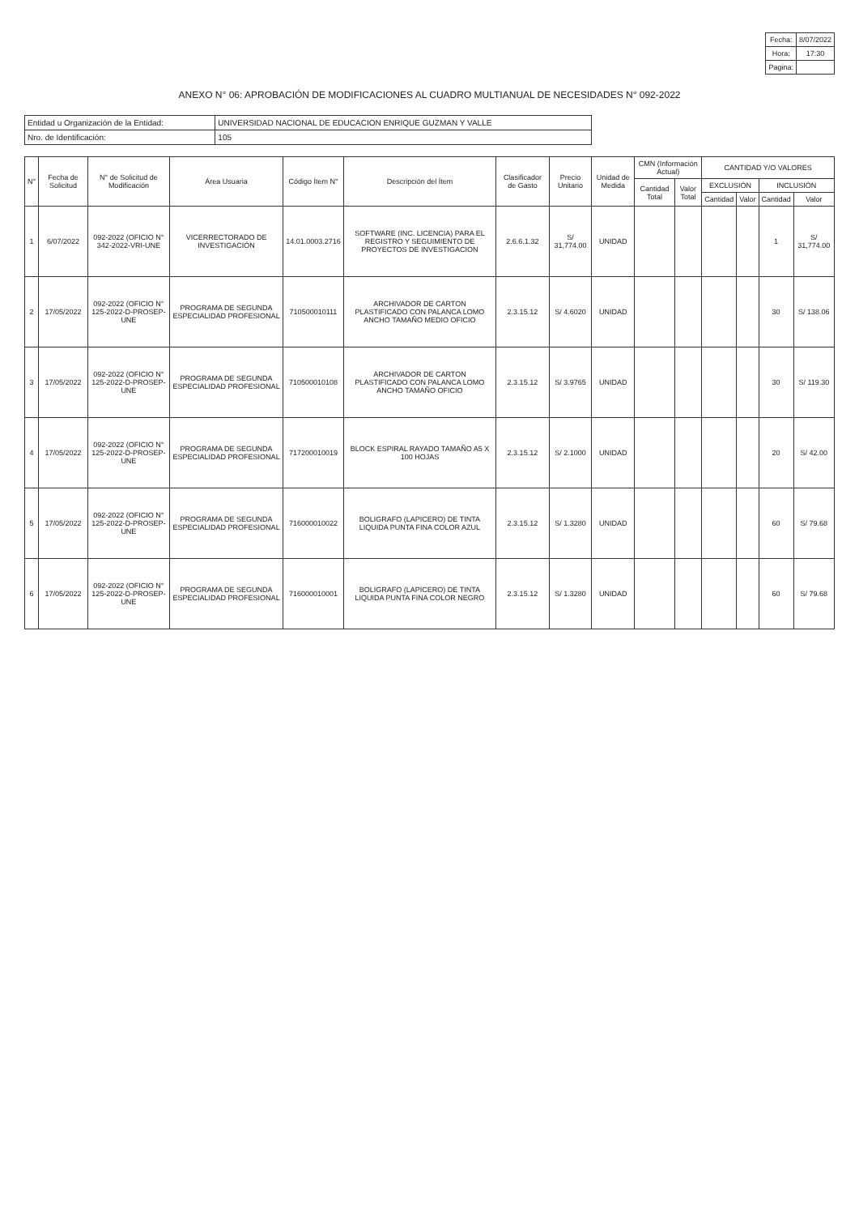| Fecha: | 8/07/2022 |
| Hora: | 17:30 |
| Pagina: | |
ANEXO N° 06: APROBACIÓN DE MODIFICACIONES AL CUADRO MULTIANUAL DE NECESIDADES N° 092-2022
| Entidad u Organización de la Entidad: | UNIVERSIDAD NACIONAL DE EDUCACION ENRIQUE GUZMAN Y VALLE |
| Nro. de Identificación: | 105 |
| N° | Fecha de Solicitud | N° de Solicitud de Modificación | Área Usuaria | Código Ítem N° | Descripción del Ítem | Clasificador de Gasto | Precio Unitario | Unidad de Medida | CMN (Información Actual) | | CANTIDAD Y/O VALORES | | | |
| --- | --- | --- | --- | --- | --- | --- | --- | --- | --- | --- | --- | --- | --- | --- |
| | | | | | | | | | Cantidad Total | Valor Total | EXCLUSIÓN | | INCLUSIÓN | |
| | | | | | | | | | | | Cantidad | Valor | Cantidad | Valor |
| 1 | 6/07/2022 | 092-2022 (OFICIO N° 342-2022-VRI-UNE | VICERRECTORADO DE INVESTIGACIÓN | 14.01.0003.2716 | SOFTWARE (INC. LICENCIA) PARA EL REGISTRO Y SEGUIMIENTO DE PROYECTOS DE INVESTIGACION | 2.6.6.1.32 | S/ 31,774.00 | UNIDAD | | | | | 1 | S/ 31,774.00 |
| 2 | 17/05/2022 | 092-2022 (OFICIO N° 125-2022-D-PROSEP-UNE | PROGRAMA DE SEGUNDA ESPECIALIDAD PROFESIONAL | 710500010111 | ARCHIVADOR DE CARTON PLASTIFICADO CON PALANCA LOMO ANCHO TAMAÑO MEDIO OFICIO | 2.3.15.12 | S/ 4.6020 | UNIDAD | | | | | 30 | S/ 138.06 |
| 3 | 17/05/2022 | 092-2022 (OFICIO N° 125-2022-D-PROSEP-UNE | PROGRAMA DE SEGUNDA ESPECIALIDAD PROFESIONAL | 710500010108 | ARCHIVADOR DE CARTON PLASTIFICADO CON PALANCA LOMO ANCHO TAMAÑO OFICIO | 2.3.15.12 | S/ 3.9765 | UNIDAD | | | | | 30 | S/ 119.30 |
| 4 | 17/05/2022 | 092-2022 (OFICIO N° 125-2022-D-PROSEP-UNE | PROGRAMA DE SEGUNDA ESPECIALIDAD PROFESIONAL | 717200010019 | BLOCK ESPIRAL RAYADO TAMAÑO A5 X 100 HOJAS | 2.3.15.12 | S/ 2.1000 | UNIDAD | | | | | 20 | S/ 42.00 |
| 5 | 17/05/2022 | 092-2022 (OFICIO N° 125-2022-D-PROSEP-UNE | PROGRAMA DE SEGUNDA ESPECIALIDAD PROFESIONAL | 716000010022 | BOLIGRAFO (LAPICERO) DE TINTA LIQUIDA PUNTA FINA COLOR AZUL | 2.3.15.12 | S/ 1.3280 | UNIDAD | | | | | 60 | S/ 79.68 |
| 6 | 17/05/2022 | 092-2022 (OFICIO N° 125-2022-D-PROSEP-UNE | PROGRAMA DE SEGUNDA ESPECIALIDAD PROFESIONAL | 716000010001 | BOLIGRAFO (LAPICERO) DE TINTA LIQUIDA PUNTA FINA COLOR NEGRO | 2.3.15.12 | S/ 1.3280 | UNIDAD | | | | | 60 | S/ 79.68 |